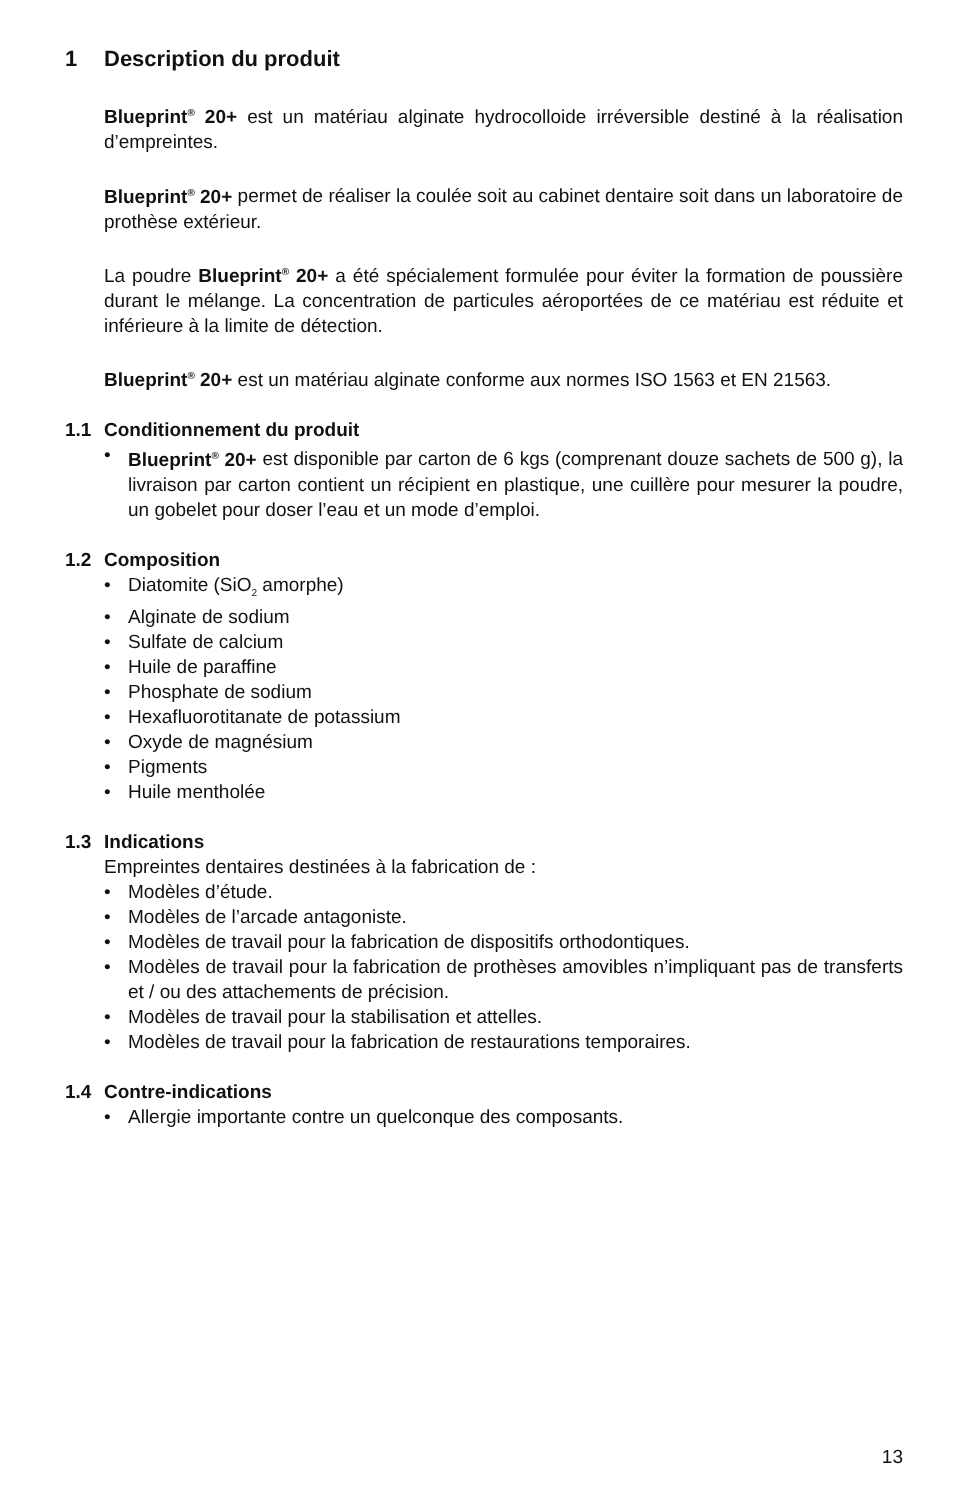1 Description du produit
Blueprint<sup>®</sup> 20+ est un matériau alginate hydrocolloide irréversible destiné à la réalisation d’empreintes.
Blueprint<sup>®</sup> 20+ permet de réaliser la coulée soit au cabinet dentaire soit dans un laboratoire de prothèse extérieur.
La poudre Blueprint<sup>®</sup> 20+ a été spécialement formulée pour éviter la formation de poussière durant le mélange. La concentration de particules aéroportées de ce matériau est réduite et inférieure à la limite de détection.
Blueprint<sup>®</sup> 20+ est un matériau alginate conforme aux normes ISO 1563 et EN 21563.
1.1 Conditionnement du produit
• Blueprint<sup>®</sup> 20+ est disponible par carton de 6 kgs (comprenant douze sachets de 500 g), la livraison par carton contient un récipient en plastique, une cuillère pour mesurer la poudre, un gobelet pour doser l’eau et un mode d’emploi.
1.2 Composition
• Diatomite (SiO<sub>2</sub> amorphe)
• Alginate de sodium
• Sulfate de calcium
• Huile de paraffine
• Phosphate de sodium
• Hexafluorotitanate de potassium
• Oxyde de magnésium
• Pigments
• Huile mentholée
1.3 Indications
Empreintes dentaires destinées à la fabrication de :
• Modèles d’étude.
• Modèles de l’arcade antagoniste.
• Modèles de travail pour la fabrication de dispositifs orthodontiques.
• Modèles de travail pour la fabrication de prothèses amovibles n’impliquant pas de transferts et / ou des attachements de précision.
• Modèles de travail pour la stabilisation et attelles.
• Modèles de travail pour la fabrication de restaurations temporaires.
1.4 Contre-indications
• Allergie importante contre un quelconque des composants.
13